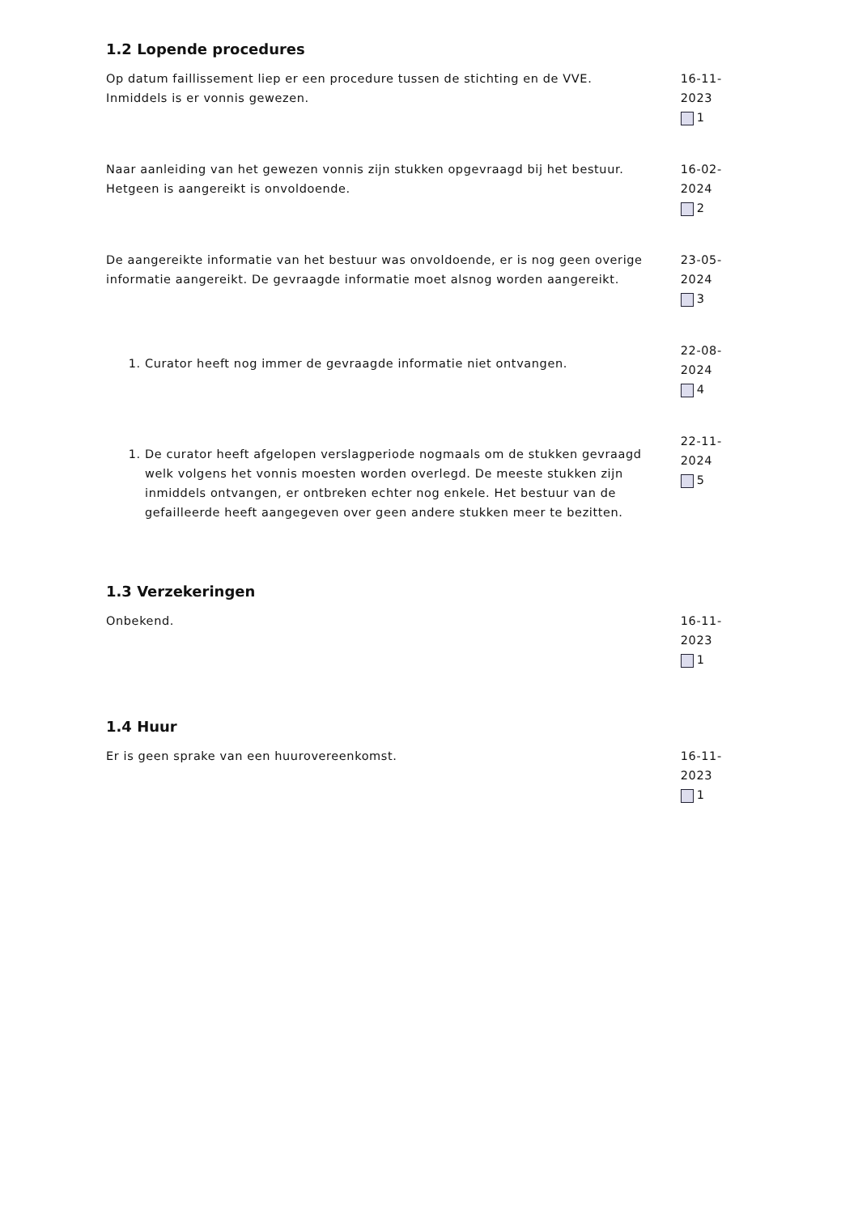1.2 Lopende procedures
Op datum faillissement liep er een procedure tussen de stichting en de VVE. Inmiddels is er vonnis gewezen.
16-11-2023
1
Naar aanleiding van het gewezen vonnis zijn stukken opgevraagd bij het bestuur. Hetgeen is aangereikt is onvoldoende.
16-02-2024
2
De aangereikte informatie van het bestuur was onvoldoende, er is nog geen overige informatie aangereikt. De gevraagde informatie moet alsnog worden aangereikt.
23-05-2024
3
1. Curator heeft nog immer de gevraagde informatie niet ontvangen.
22-08-2024
4
1. De curator heeft afgelopen verslagperiode nogmaals om de stukken gevraagd welk volgens het vonnis moesten worden overlegd. De meeste stukken zijn inmiddels ontvangen, er ontbreken echter nog enkele. Het bestuur van de gefailleerde heeft aangegeven over geen andere stukken meer te bezitten.
22-11-2024
5
1.3 Verzekeringen
Onbekend. 16-11-2023
1
1.4 Huur
Er is geen sprake van een huurovereenkomst. 16-11-2023
1